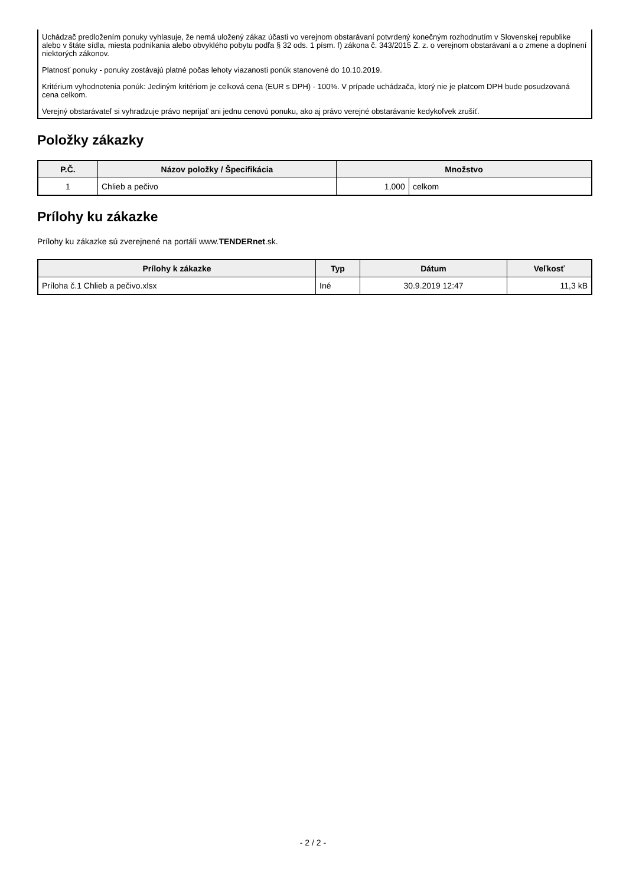Uchádzač predložením ponuky vyhlasuje, že nemá uložený zákaz účasti vo verejnom obstarávaní potvrdený konečným rozhodnutím v Slovenskej republike alebo v štáte sídla, miesta podnikania alebo obvyklého pobytu podľa § 32 ods. 1 písm. f) zákona č. 343/2015 Z. z. o verejnom obstarávaní a o zmene a doplnení niektorých zákonov.
Platnosť ponuky - ponuky zostávajú platné počas lehoty viazanosti ponúk stanovené do 10.10.2019.
Kritérium vyhodnotenia ponúk: Jediným kritériom je celková cena (EUR s DPH) - 100%. V prípade uchádzača, ktorý nie je platcom DPH bude posudzovaná cena celkom.
Verejný obstarávateľ si vyhradzuje právo neprijať ani jednu cenovú ponuku, ako aj právo verejné obstarávanie kedykoľvek zrušiť.
Položky zákazky
| P.Č. | Názov položky / Špecifikácia | Množstvo | |
| --- | --- | --- | --- |
| 1 | Chlieb a pečivo | 1,000 | celkom |
Prílohy ku zákazke
Prílohy ku zákazke sú zverejnené na portáli www.TENDERnet.sk.
| Prílohy k zákazke | Typ | Dátum | Veľkosť |
| --- | --- | --- | --- |
| Príloha č.1 Chlieb a pečivo.xlsx | Iné | 30.9.2019 12:47 | 11,3 kB |
- 2 / 2 -